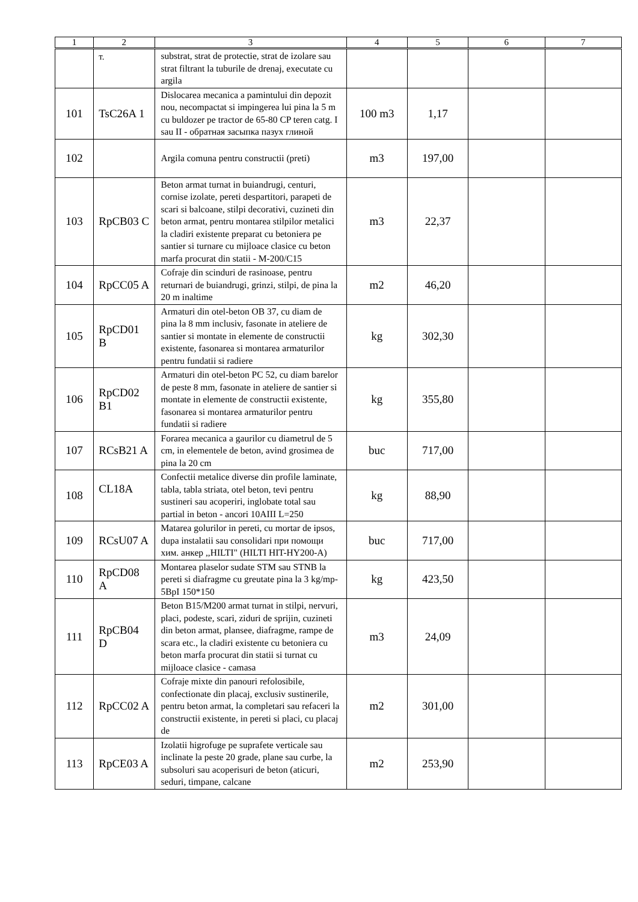| 1 | 2 | 3 | 4 | 5 | 6 | 7 |
| --- | --- | --- | --- | --- | --- | --- |
| | т. | substrat, strat de protectie, strat de izolare sau strat filtrant la tuburile de drenaj, executate cu argila | | | | |
| 101 | TsC26A 1 | Dislocarea mecanica a pamintului din depozit nou, necompactat si impingerea lui pina la 5 m cu buldozer pe tractor de 65-80 CP teren catg. I sau II - обратная засыпка пазух глиной | 100 m3 | 1,17 | | |
| 102 | | Argila comuna pentru constructii (preti) | m3 | 197,00 | | |
| 103 | RpCB03 C | Beton armat turnat in buiandrugi, centuri, cornise izolate, pereti despartitori, parapeti de scari si balcoane, stilpi decorativi, cuzineti din beton armat, pentru montarea stilpilor metalici la cladiri existente preparat cu betoniera pe santier si turnare cu mijloace clasice cu beton marfa procurat din statii - M-200/C15 | m3 | 22,37 | | |
| 104 | RpCC05 A | Cofraje din scinduri de rasinoase, pentru returnari de buiandrugi, grinzi, stilpi, de pina la 20 m inaltime | m2 | 46,20 | | |
| 105 | RpCD01 B | Armaturi din otel-beton OB 37, cu diam de pina la 8 mm inclusiv, fasonate in ateliere de santier si montate in elemente de constructii existente, fasonarea si montarea armaturilor pentru fundatii si radiere | kg | 302,30 | | |
| 106 | RpCD02 B1 | Armaturi din otel-beton PC 52, cu diam barelor de peste 8 mm, fasonate in ateliere de santier si montate in elemente de constructii existente, fasonarea si montarea armaturilor pentru fundatii si radiere | kg | 355,80 | | |
| 107 | RCsB21 A | Forarea mecanica a gaurilor cu diametrul de 5 cm, in elementele de beton, avind grosimea de pina la 20 cm | buc | 717,00 | | |
| 108 | CL18A | Confectii metalice diverse din profile laminate, tabla, tabla striata, otel beton, tevi pentru sustineri sau acoperiri, inglobate total sau partial in beton - ancori 10AIII L=250 | kg | 88,90 | | |
| 109 | RCsU07 A | Matarea golurilor in pereti, cu mortar de ipsos, dupa instalatii sau consolidari при помощи хим. анкер ,,HILTI" (HILTI HIT-HY200-A) | buc | 717,00 | | |
| 110 | RpCD08 A | Montarea plaselor sudate STM sau STNB la pereti si diafragme cu greutate pina la 3 kg/mp- 5BpI 150*150 | kg | 423,50 | | |
| 111 | RpCB04 D | Beton B15/M200 armat turnat in stilpi, nervuri, placi, podeste, scari, ziduri de sprijin, cuzineti din beton armat, plansee, diafragme, rampe de scara etc., la cladiri existente cu betoniera cu beton marfa procurat din statii si turnat cu mijloace clasice - camasa | m3 | 24,09 | | |
| 112 | RpCC02 A | Cofraje mixte din panouri refolosibile, confectionate din placaj, exclusiv sustinerile, pentru beton armat, la completari sau refaceri la constructii existente, in pereti si placi, cu placaj de | m2 | 301,00 | | |
| 113 | RpCE03 A | Izolatii higrofuge pe suprafete verticale sau inclinate la peste 20 grade, plane sau curbe, la subsoluri sau acoperisuri de beton (aticuri, seduri, timpane, calcane | m2 | 253,90 | | |